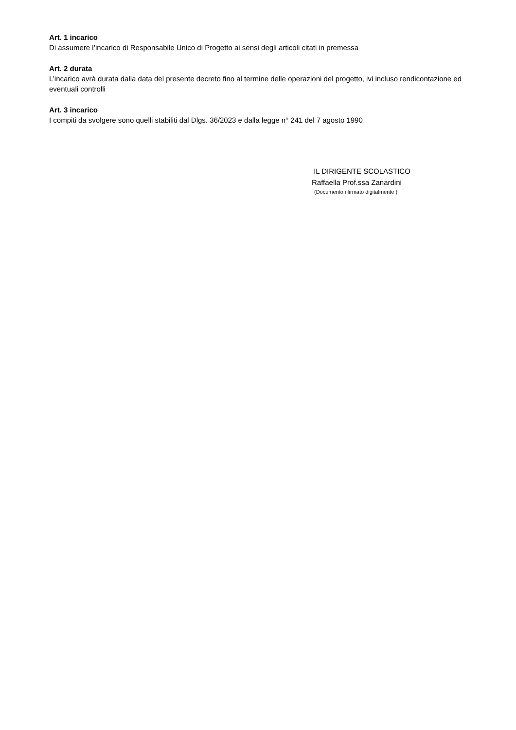Art. 1 incarico
Di assumere l’incarico di Responsabile Unico di Progetto ai sensi degli articoli citati in premessa
Art. 2 durata
L’incarico avrà durata dalla data del presente decreto fino al termine delle operazioni del progetto, ivi incluso rendicontazione ed eventuali controlli
Art. 3 incarico
I compiti da svolgere sono quelli stabiliti dal Dlgs. 36/2023 e dalla legge n° 241 del 7 agosto 1990
IL DIRIGENTE SCOLASTICO
Raffaella Prof.ssa Zanardini
(Documento i firmato digitalmente )